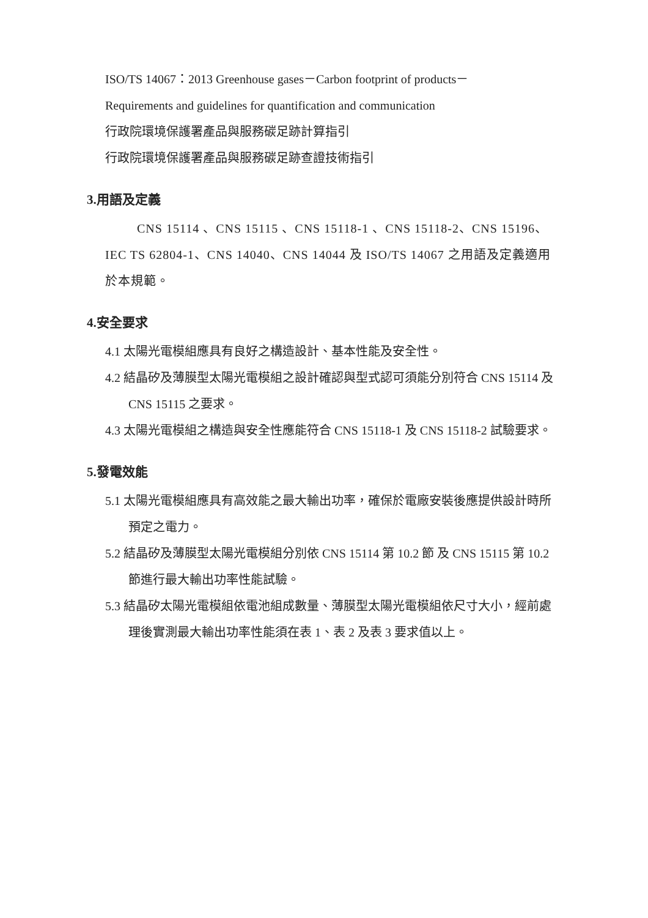ISO/TS 14067：2013 Greenhouse gases－Carbon footprint of products－
Requirements and guidelines for quantification and communication
行政院環境保護署產品與服務碳足跡計算指引
行政院環境保護署產品與服務碳足跡查證技術指引
3.用語及定義
CNS 15114 、CNS 15115 、CNS 15118-1 、CNS 15118-2、CNS 15196、IEC TS 62804-1、CNS 14040、CNS 14044 及 ISO/TS 14067 之用語及定義適用於本規範。
4.安全要求
4.1 太陽光電模組應具有良好之構造設計、基本性能及安全性。
4.2 結晶矽及薄膜型太陽光電模組之設計確認與型式認可須能分別符合 CNS 15114 及 CNS 15115 之要求。
4.3 太陽光電模組之構造與安全性應能符合 CNS 15118-1 及 CNS 15118-2 試驗要求。
5.發電效能
5.1 太陽光電模組應具有高效能之最大輸出功率，確保於電廠安裝後應提供設計時所預定之電力。
5.2 結晶矽及薄膜型太陽光電模組分別依 CNS 15114 第 10.2 節 及 CNS 15115 第 10.2 節進行最大輸出功率性能試驗。
5.3 結晶矽太陽光電模組依電池組成數量、薄膜型太陽光電模組依尺寸大小，經前處理後實測最大輸出功率性能須在表 1、表 2 及表 3 要求值以上。